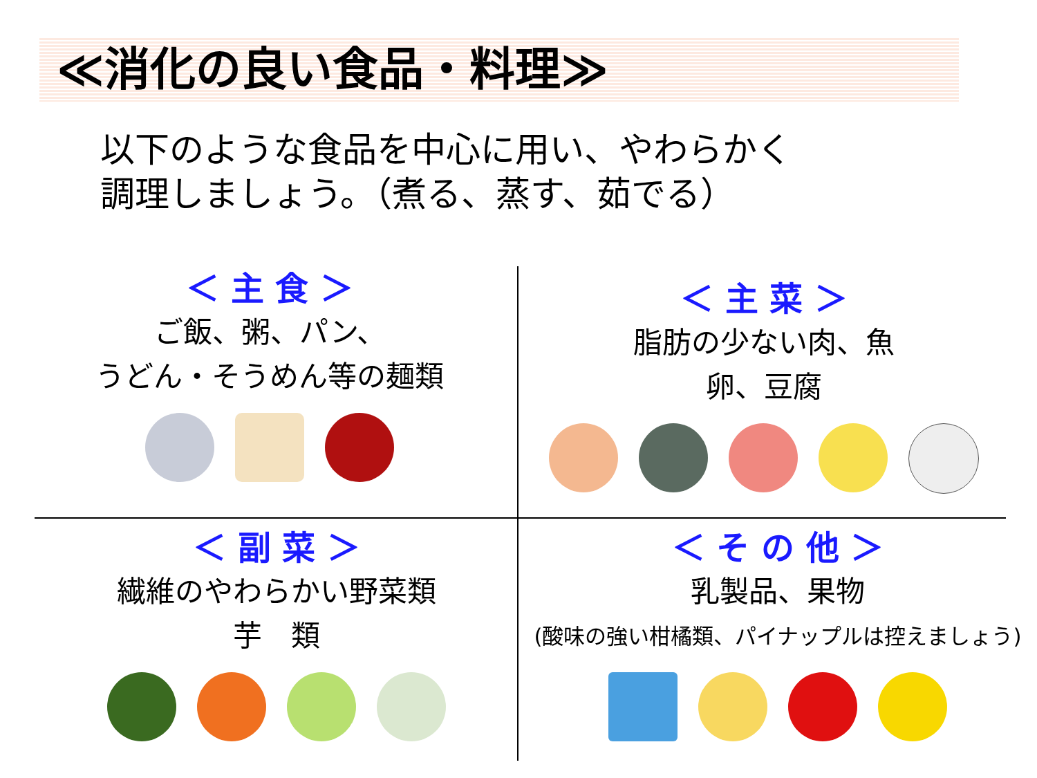≪消化の良い食品・料理≫
以下のような食品を中心に用い、やわらかく
調理しましょう。（煮る、蒸す、茹でる）
＜ 主 食 ＞
ご飯、粥、パン、
うどん・そうめん等の麺類
＜ 主 菜 ＞
脂肪の少ない肉、魚
卵、豆腐
＜ 副 菜 ＞
繊維のやわらかい野菜類
芋　類
＜ そ の 他 ＞
乳製品、果物
(酸味の強い柑橘類、パイナップルは控えましょう)